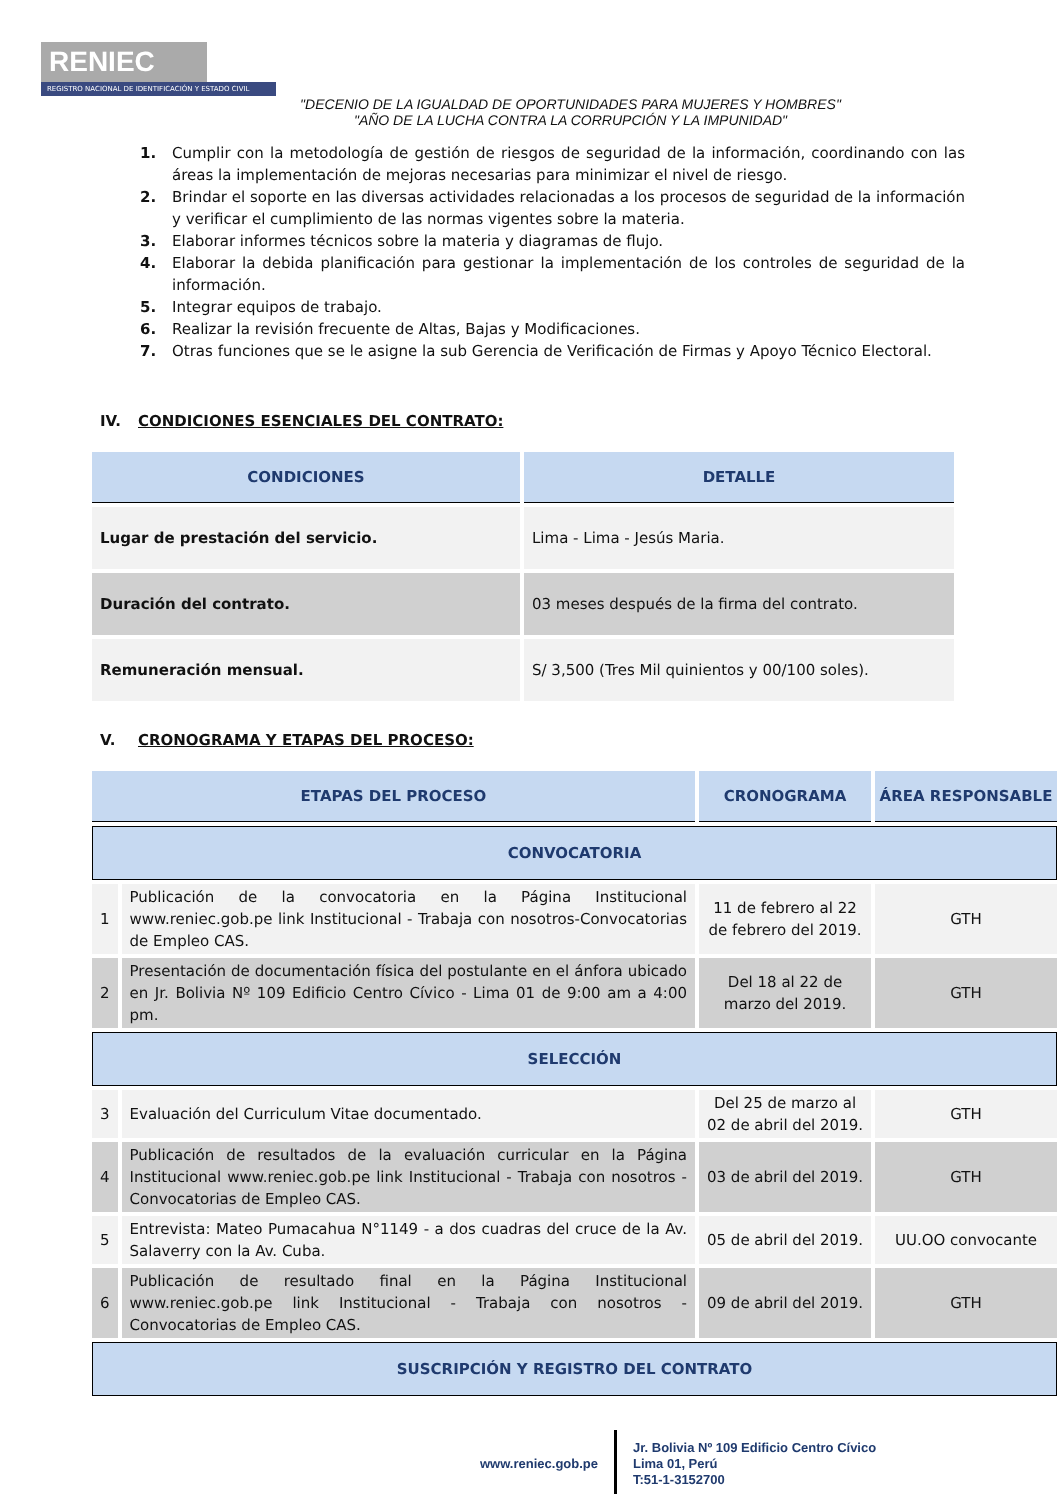RENIEC
REGISTRO NACIONAL DE IDENTIFICACIÓN Y ESTADO CIVIL
"DECENIO DE LA IGUALDAD DE OPORTUNIDADES PARA MUJERES Y HOMBRES"
"AÑO DE LA LUCHA CONTRA LA CORRUPCIÓN Y LA IMPUNIDAD"
1. Cumplir con la metodología de gestión de riesgos de seguridad de la información, coordinando con las áreas la implementación de mejoras necesarias para minimizar el nivel de riesgo.
2. Brindar el soporte en las diversas actividades relacionadas a los procesos de seguridad de la información y verificar el cumplimiento de las normas vigentes sobre la materia.
3. Elaborar informes técnicos sobre la materia y diagramas de flujo.
4. Elaborar la debida planificación para gestionar la implementación de los controles de seguridad de la información.
5. Integrar equipos de trabajo.
6. Realizar la revisión frecuente de Altas, Bajas y Modificaciones.
7. Otras funciones que se le asigne la sub Gerencia de Verificación de Firmas y Apoyo Técnico Electoral.
IV. CONDICIONES ESENCIALES DEL CONTRATO:
| CONDICIONES | DETALLE |
| --- | --- |
| Lugar de prestación del servicio. | Lima - Lima - Jesús Maria. |
| Duración del contrato. | 03 meses después de la firma del contrato. |
| Remuneración mensual. | S/ 3,500 (Tres Mil quinientos y 00/100 soles). |
V. CRONOGRAMA Y ETAPAS DEL PROCESO:
| ETAPAS DEL PROCESO | | CRONOGRAMA | ÁREA RESPONSABLE |
| --- | --- | --- | --- |
| CONVOCATORIA | | | |
| 1 | Publicación de la convocatoria en la Página Institucional www.reniec.gob.pe link Institucional - Trabaja con nosotros-Convocatorias de Empleo CAS. | 11 de febrero al 22 de febrero del 2019. | GTH |
| 2 | Presentación de documentación física del postulante en el ánfora ubicado en Jr. Bolivia Nº 109 Edificio Centro Cívico - Lima 01 de 9:00 am a 4:00 pm. | Del 18 al 22 de marzo del 2019. | GTH |
| SELECCIÓN | | | |
| 3 | Evaluación del Curriculum Vitae documentado. | Del 25 de marzo al 02 de abril del 2019. | GTH |
| 4 | Publicación de resultados de la evaluación curricular en la Página Institucional www.reniec.gob.pe link Institucional - Trabaja con nosotros - Convocatorias de Empleo CAS. | 03 de abril del 2019. | GTH |
| 5 | Entrevista: Mateo Pumacahua N°1149 - a dos cuadras del cruce de la Av. Salaverry con la Av. Cuba. | 05 de abril del 2019. | UU.OO convocante |
| 6 | Publicación de resultado final en la Página Institucional www.reniec.gob.pe link Institucional - Trabaja con nosotros - Convocatorias de Empleo CAS. | 09 de abril del 2019. | GTH |
| SUSCRIPCIÓN Y REGISTRO DEL CONTRATO | | | |
www.reniec.gob.pe
Jr. Bolivia Nº 109 Edificio Centro Cívico
Lima 01, Perú
T:51-1-3152700